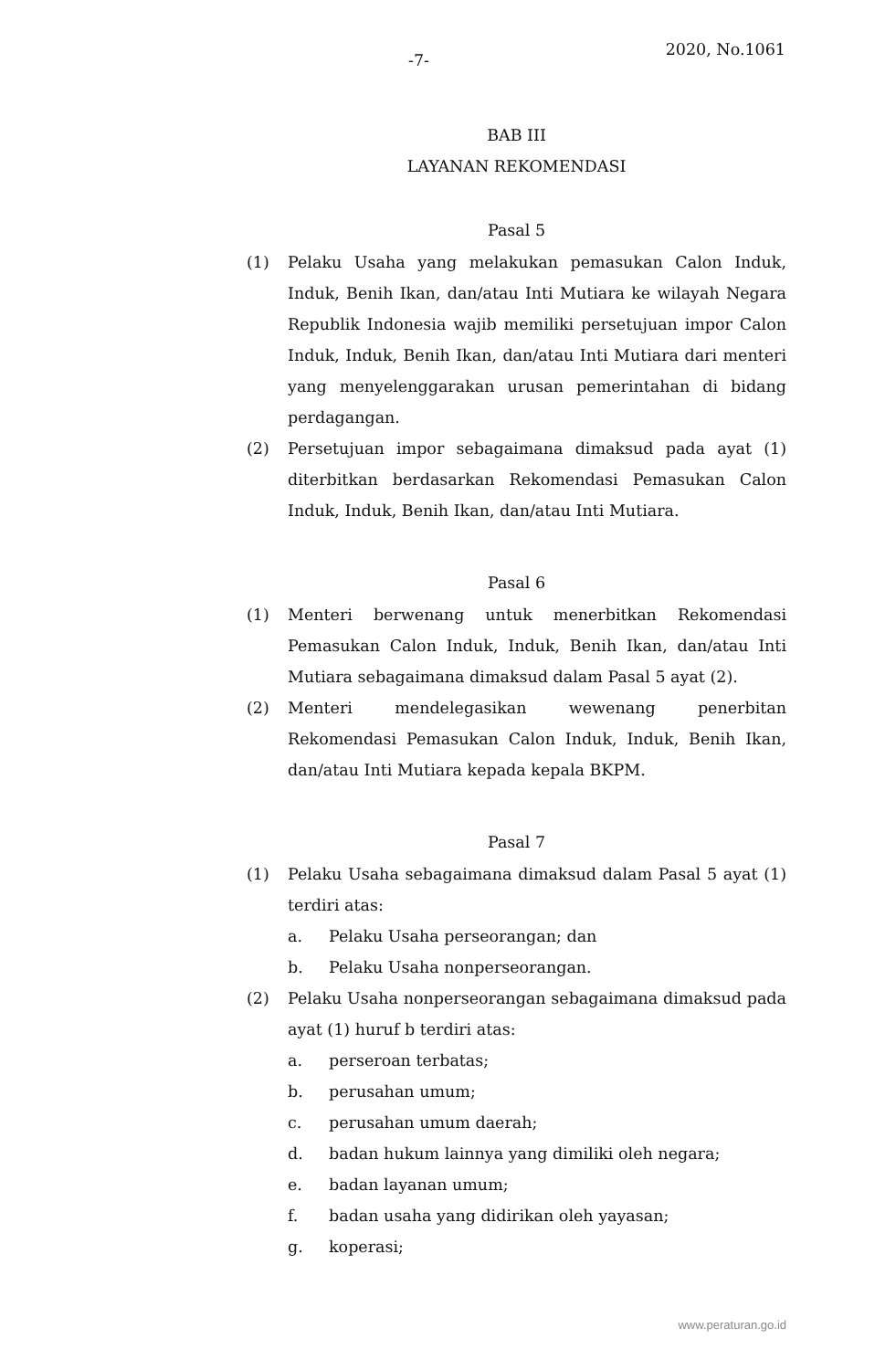-7-
2020, No.1061
BAB III
LAYANAN REKOMENDASI
Pasal 5
(1) Pelaku Usaha yang melakukan pemasukan Calon Induk, Induk, Benih Ikan, dan/atau Inti Mutiara ke wilayah Negara Republik Indonesia wajib memiliki persetujuan impor Calon Induk, Induk, Benih Ikan, dan/atau Inti Mutiara dari menteri yang menyelenggarakan urusan pemerintahan di bidang perdagangan.
(2) Persetujuan impor sebagaimana dimaksud pada ayat (1) diterbitkan berdasarkan Rekomendasi Pemasukan Calon Induk, Induk, Benih Ikan, dan/atau Inti Mutiara.
Pasal 6
(1) Menteri berwenang untuk menerbitkan Rekomendasi Pemasukan Calon Induk, Induk, Benih Ikan, dan/atau Inti Mutiara sebagaimana dimaksud dalam Pasal 5 ayat (2).
(2) Menteri mendelegasikan wewenang penerbitan Rekomendasi Pemasukan Calon Induk, Induk, Benih Ikan, dan/atau Inti Mutiara kepada kepala BKPM.
Pasal 7
(1) Pelaku Usaha sebagaimana dimaksud dalam Pasal 5 ayat (1) terdiri atas:
a. Pelaku Usaha perseorangan; dan
b. Pelaku Usaha nonperseorangan.
(2) Pelaku Usaha nonperseorangan sebagaimana dimaksud pada ayat (1) huruf b terdiri atas:
a. perseroan terbatas;
b. perusahan umum;
c. perusahan umum daerah;
d. badan hukum lainnya yang dimiliki oleh negara;
e. badan layanan umum;
f. badan usaha yang didirikan oleh yayasan;
g. koperasi;
www.peraturan.go.id